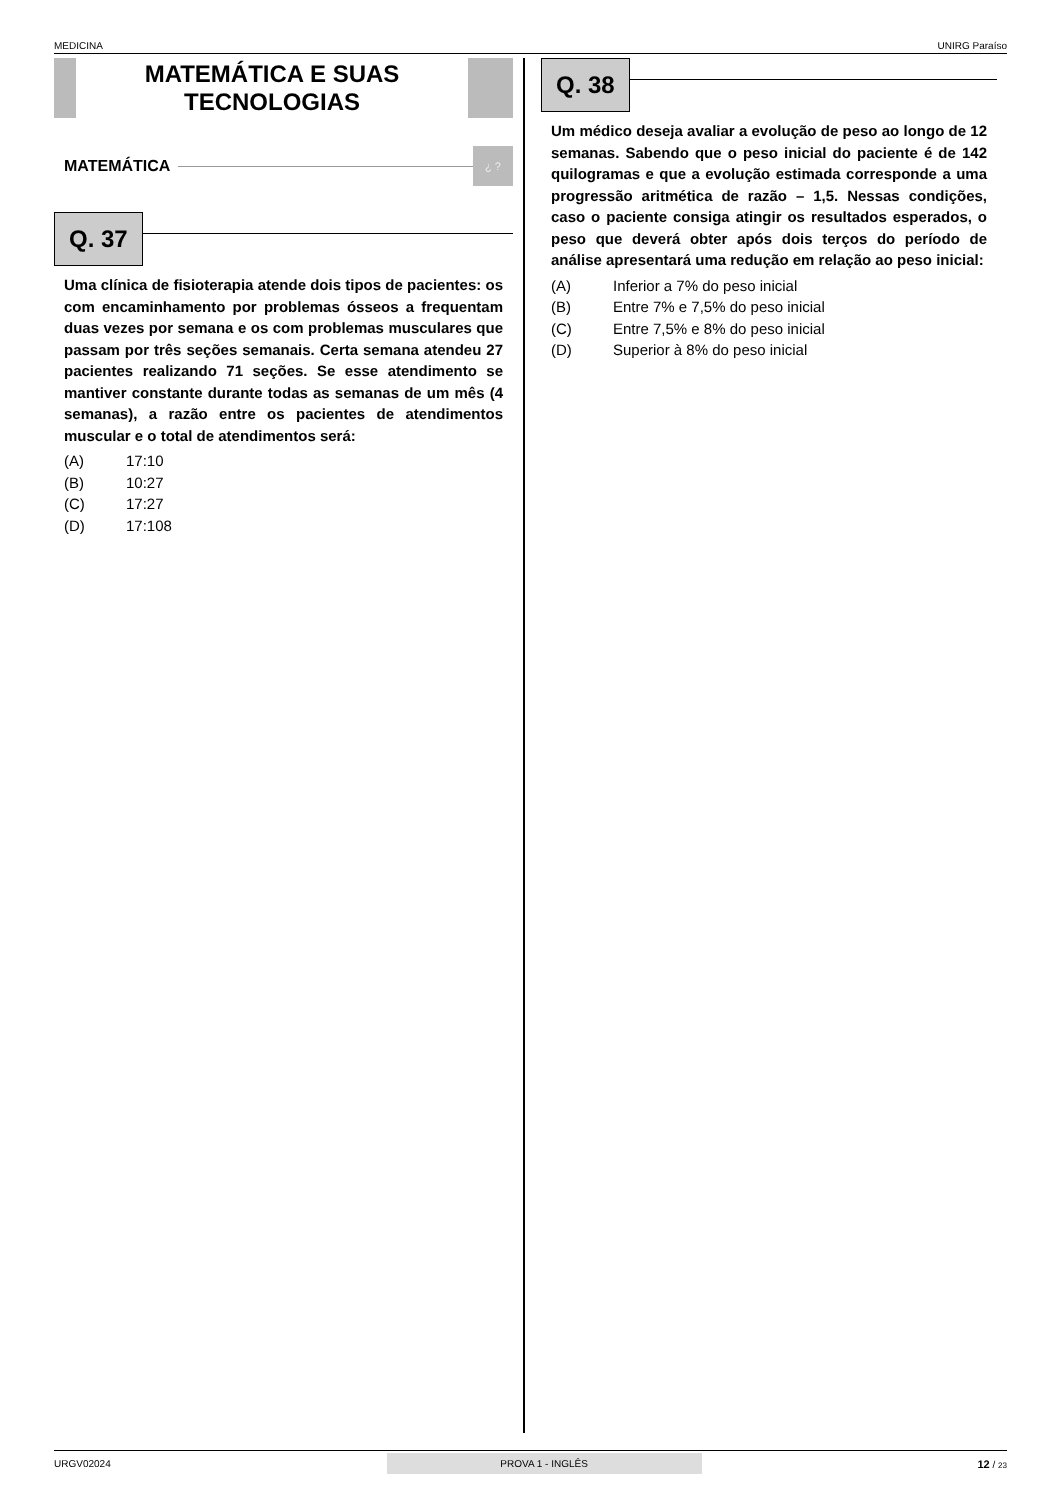MEDICINA UNIRG Paraíso
MATEMÁTICA E SUAS
TECNOLOGIAS
MATEMÁTICA
¿ ?
Q. 37
Uma clínica de fisioterapia atende dois tipos de pacientes: os com encaminhamento por problemas ósseos a frequentam duas vezes por semana e os com problemas musculares que passam por três seções semanais. Certa semana atendeu 27 pacientes realizando 71 seções. Se esse atendimento se mantiver constante durante todas as semanas de um mês (4 semanas), a razão entre os pacientes de atendimentos muscular e o total de atendimentos será:
(A) 17:10
(B) 10:27
(C) 17:27
(D) 17:108
Q. 38
Um médico deseja avaliar a evolução de peso ao longo de 12 semanas. Sabendo que o peso inicial do paciente é de 142 quilogramas e que a evolução estimada corresponde a uma progressão aritmética de razão – 1,5. Nessas condições, caso o paciente consiga atingir os resultados esperados, o peso que deverá obter após dois terços do período de análise apresentará uma redução em relação ao peso inicial:
(A) Inferior a 7% do peso inicial
(B) Entre 7% e 7,5% do peso inicial
(C) Entre 7,5% e 8% do peso inicial
(D) Superior à 8% do peso inicial
URGV02024 PROVA 1 - INGLÊS 12 / 23